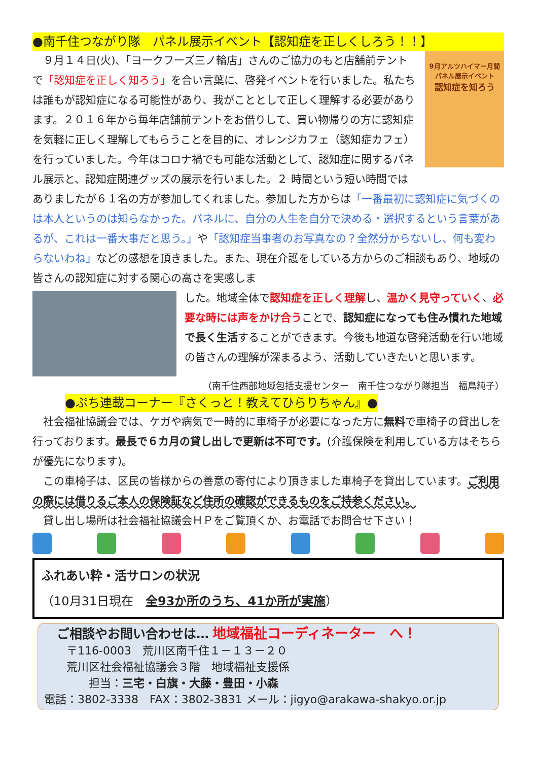●南千住つながり隊　パネル展示イベント【認知症を正しくしろう！！】
9月アルツハイマー月間 パネル展示イベント
認知症を知ろう
　９月１４日(火)、「ヨークフーズ三ノ輪店」さんのご協力のもと店舗前テントで「認知症を正しく知ろう」を合い言葉に、啓発イベントを行いました。私たちは誰もが認知症になる可能性があり、我がこととして正しく理解する必要があります。２０１６年から毎年店舗前テントをお借りして、買い物帰りの方に認知症を気軽に正しく理解してもらうことを目的に、オレンジカフェ（認知症カフェ）を行っていました。今年はコロナ禍でも可能な活動として、認知症に関するパネル展示と、認知症関連グッズの展示を行いました。２ 時間という短い時間ではありましたが６１名の方が参加してくれました。参加した方からは「一番最初に認知症に気づくのは本人というのは知らなかった。パネルに、自分の人生を自分で決める・選択するという言葉があるが、これは一番大事だと思う。」や「認知症当事者のお写真なの？全然分からないし、何も変わらないわね」などの感想を頂きました。また、現在介護をしている方からのご相談もあり、地域の皆さんの認知症に対する関心の高さを実感しま
した。地域全体で認知症を正しく理解し、温かく見守っていく、必要な時には声をかけ合うことで、認知症になっても住み慣れた地域で長く生活することができます。今後も地道な啓発活動を行い地域の皆さんの理解が深まるよう、活動していきたいと思います。
（南千住西部地域包括支援センター　南千住つながり隊担当　福島純子）
●ぷち連載コーナー『さくっと！教えてひらりちゃん』●
　社会福祉協議会では、ケガや病気で一時的に車椅子が必要になった方に無料で車椅子の貸出しを行っております。最長で６カ月の貸し出しで更新は不可です。(介護保険を利用している方はそちらが優先になります)。
　この車椅子は、区民の皆様からの善意の寄付により頂きました車椅子を貸出しています。ご利用の際には借りるご本人の保険証など住所の確認ができるものをご持参ください。
　貸し出し場所は社会福祉協議会ＨＰをご覧頂くか、お電話でお問合せ下さい！
ふれあい粋・活サロンの状況
（10月31日現在　全93か所のうち、41か所が実施）
　ご相談やお問い合わせは… 地域福祉コーディネーター　へ！
　　〒116-0003　荒川区南千住１－１３－２０
　　荒川区社会福祉協議会３階　地域福祉支援係
　　　　担当：三宅・白旗・大藤・豊田・小森
電話：3802-3338　FAX：3802-3831 メール：jigyo@arakawa-shakyo.or.jp